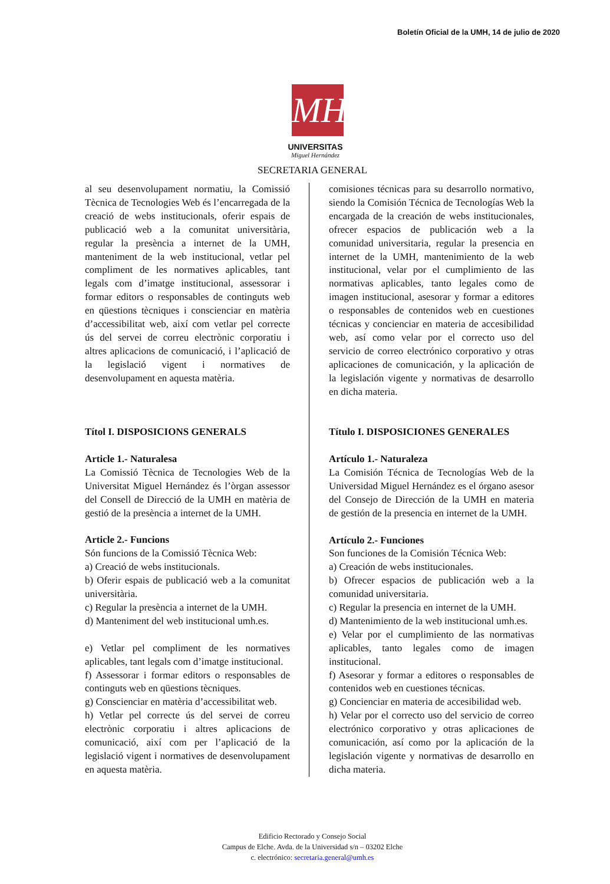Boletín Oficial de la UMH, 14 de julio de 2020
MH
UNIVERSITAS
Miguel Hernández
SECRETARIA GENERAL
al seu desenvolupament normatiu, la Comissió Tècnica de Tecnologies Web és l’encarregada de la creació de webs institucionals, oferir espais de publicació web a la comunitat universitària, regular la presència a internet de la UMH, manteniment de la web institucional, vetlar pel compliment de les normatives aplicables, tant legals com d’imatge institucional, assessorar i formar editors o responsables de continguts web en qüestions tècniques i conscienciar en matèria d’accessibilitat web, així com vetlar pel correcte ús del servei de correu electrònic corporatiu i altres aplicacions de comunicació, i l’aplicació de la legislació vigent i normatives de desenvolupament en aquesta matèria.
Títol I. DISPOSICIONS GENERALS
Article 1.- Naturalesa
La Comissió Tècnica de Tecnologies Web de la Universitat Miguel Hernández és l’òrgan assessor del Consell de Direcció de la UMH en matèria de gestió de la presència a internet de la UMH.
Article 2.- Funcions
Són funcions de la Comissió Tècnica Web:
a) Creació de webs institucionals.
b) Oferir espais de publicació web a la comunitat universitària.
c) Regular la presència a internet de la UMH.
d) Manteniment del web institucional umh.es.
e) Vetlar pel compliment de les normatives aplicables, tant legals com d’imatge institucional.
f) Assessorar i formar editors o responsables de continguts web en qüestions tècniques.
g) Conscienciar en matèria d’accessibilitat web.
h) Vetlar pel correcte ús del servei de correu electrònic corporatiu i altres aplicacions de comunicació, així com per l’aplicació de la legislació vigent i normatives de desenvolupament en aquesta matèria.
comisiones técnicas para su desarrollo normativo, siendo la Comisión Técnica de Tecnologías Web la encargada de la creación de webs institucionales, ofrecer espacios de publicación web a la comunidad universitaria, regular la presencia en internet de la UMH, mantenimiento de la web institucional, velar por el cumplimiento de las normativas aplicables, tanto legales como de imagen institucional, asesorar y formar a editores o responsables de contenidos web en cuestiones técnicas y concienciar en materia de accesibilidad web, así como velar por el correcto uso del servicio de correo electrónico corporativo y otras aplicaciones de comunicación, y la aplicación de la legislación vigente y normativas de desarrollo en dicha materia.
Título I. DISPOSICIONES GENERALES
Artículo 1.- Naturaleza
La Comisión Técnica de Tecnologías Web de la Universidad Miguel Hernández es el órgano asesor del Consejo de Dirección de la UMH en materia de gestión de la presencia en internet de la UMH.
Artículo 2.- Funciones
Son funciones de la Comisión Técnica Web:
a) Creación de webs institucionales.
b) Ofrecer espacios de publicación web a la comunidad universitaria.
c) Regular la presencia en internet de la UMH.
d) Mantenimiento de la web institucional umh.es.
e) Velar por el cumplimiento de las normativas aplicables, tanto legales como de imagen institucional.
f) Asesorar y formar a editores o responsables de contenidos web en cuestiones técnicas.
g) Concienciar en materia de accesibilidad web.
h) Velar por el correcto uso del servicio de correo electrónico corporativo y otras aplicaciones de comunicación, así como por la aplicación de la legislación vigente y normativas de desarrollo en dicha materia.
Edificio Rectorado y Consejo Social
Campus de Elche. Avda. de la Universidad s/n – 03202 Elche
c. electrónico: secretaria.general@umh.es